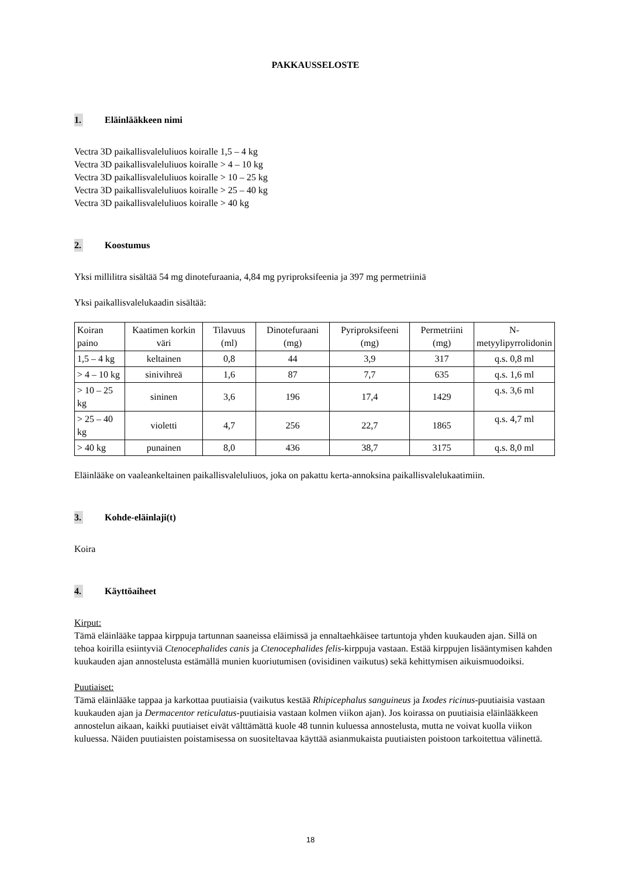PAKKAUSSELOSTE
1. Eläinlääkkeen nimi
Vectra 3D paikallisvaleluliuos koiralle 1,5 – 4 kg
Vectra 3D paikallisvaleluliuos koiralle > 4 – 10 kg
Vectra 3D paikallisvaleluliuos koiralle > 10 – 25 kg
Vectra 3D paikallisvaleluliuos koiralle > 25 – 40 kg
Vectra 3D paikallisvaleluliuos koiralle > 40 kg
2. Koostumus
Yksi millilitra sisältää 54 mg dinotefuraania, 4,84 mg pyriproksifeenia ja 397 mg permetriiniä
Yksi paikallisvalelukaadin sisältää:
| Koiran paino | Kaatimen korkin väri | Tilavuus (ml) | Dinotefuraani (mg) | Pyriproksifeeni (mg) | Permetriini (mg) | N- metyylipyrrolidonin |
| --- | --- | --- | --- | --- | --- | --- |
| 1,5 – 4 kg | keltainen | 0,8 | 44 | 3,9 | 317 | q.s. 0,8 ml |
| > 4 – 10 kg | sinivihreä | 1,6 | 87 | 7,7 | 635 | q.s. 1,6 ml |
| > 10 – 25 kg | sininen | 3,6 | 196 | 17,4 | 1429 | q.s. 3,6 ml |
| > 25 – 40 kg | violetti | 4,7 | 256 | 22,7 | 1865 | q.s. 4,7 ml |
| > 40 kg | punainen | 8,0 | 436 | 38,7 | 3175 | q.s. 8,0 ml |
Eläinlääke on vaaleankeltainen paikallisvaleluliuos, joka on pakattu kerta-annoksina paikallisvalelukaatimiin.
3. Kohde-eläinlaji(t)
Koira
4. Käyttöaiheet
Kirput:
Tämä eläinlääke tappaa kirppuja tartunnan saaneissa eläimissä ja ennaltaehkäisee tartuntoja yhden kuukauden ajan. Sillä on tehoa koirilla esiintyviä Ctenocephalides canis ja Ctenocephalides felis-kirppuja vastaan. Estää kirppujen lisääntymisen kahden kuukauden ajan annostelusta estämällä munien kuoriutumisen (ovisidinen vaikutus) sekä kehittymisen aikuismuodoiksi.
Puutiaiset:
Tämä eläinlääke tappaa ja karkottaa puutiaisia (vaikutus kestää Rhipicephalus sanguineus ja Ixodes ricinus-puutiaisia vastaan kuukauden ajan ja Dermacentor reticulatus-puutiaisia vastaan kolmen viikon ajan). Jos koirassa on puutiaisia eläinlääkkeen annostelun aikaan, kaikki puutiaiset eivät välttämättä kuole 48 tunnin kuluessa annostelusta, mutta ne voivat kuolla viikon kuluessa. Näiden puutiaisten poistamisessa on suositeltavaa käyttää asianmukaista puutiaisten poistoon tarkoitettua välinettä.
18